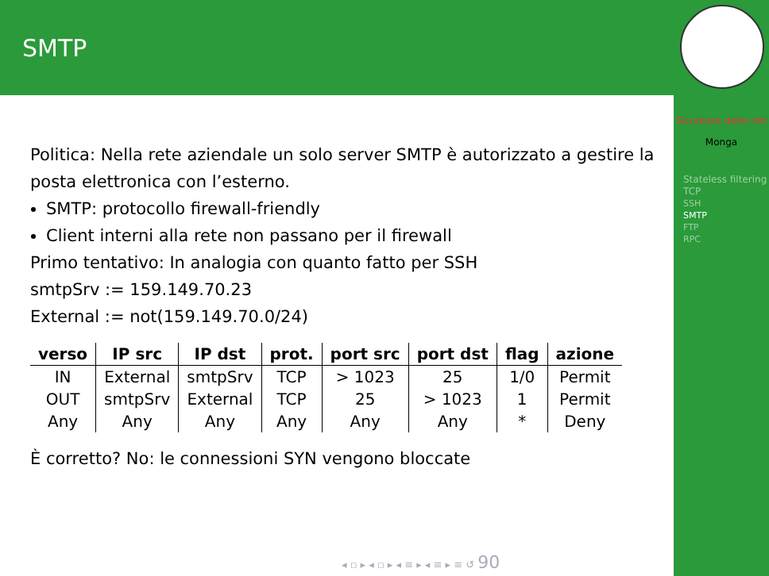SMTP
Sicurezza delle reti
Monga
Stateless filtering TCP
SSH
SMTP
FTP
RPC
Politica: Nella rete aziendale un solo server SMTP è autorizzato a gestire la posta elettronica con l’esterno.
SMTP: protocollo firewall-friendly
Client interni alla rete non passano per il firewall
Primo tentativo: In analogia con quanto fatto per SSH
smtpSrv := 159.149.70.23
External := not(159.149.70.0/24)
| verso | IP src | IP dst | prot. | port src | port dst | flag | azione |
| --- | --- | --- | --- | --- | --- | --- | --- |
| IN | External | smtpSrv | TCP | > 1023 | 25 | 1/0 | Permit |
| OUT | smtpSrv | External | TCP | 25 | > 1023 | 1 | Permit |
| Any | Any | Any | Any | Any | Any | * | Deny |
È corretto? No: le connessioni SYN vengono bloccate
◂ ▫ ▸ ◂ ▫ ▸ ◂ ≡ ▸ ◂ ≡ ▸ ≡ ↺ 90